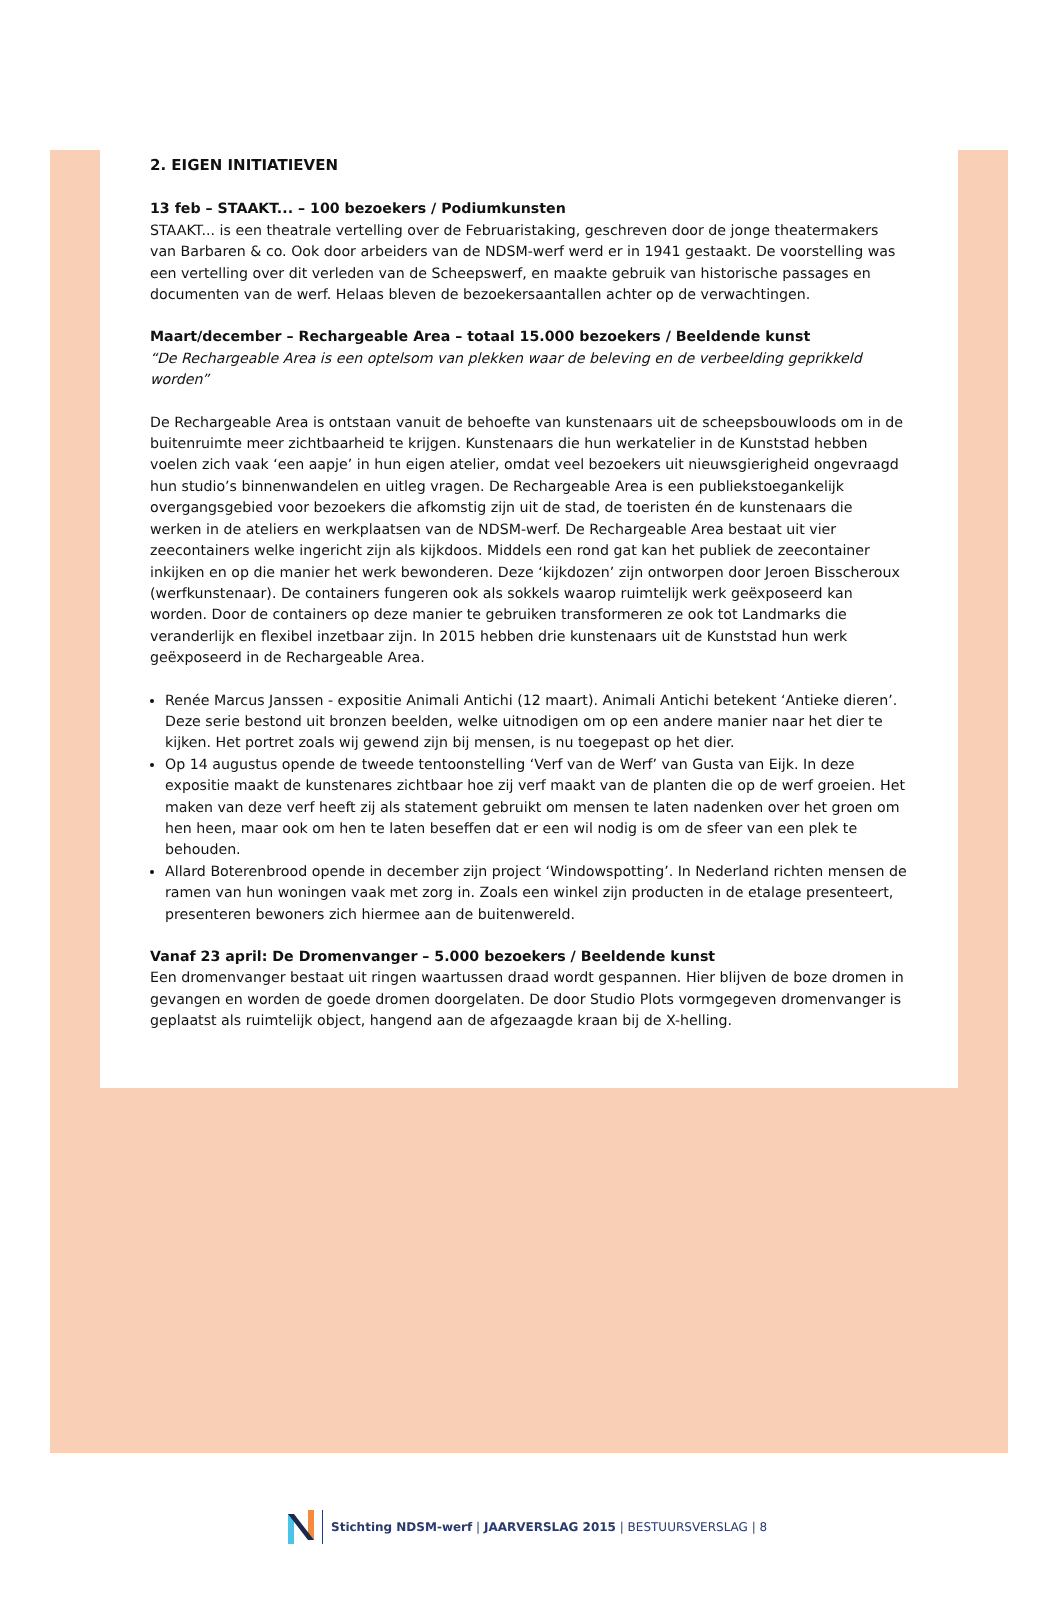2. EIGEN INITIATIEVEN
13 feb – STAAKT... – 100 bezoekers / Podiumkunsten
STAAKT... is een theatrale vertelling over de Februaristaking, geschreven door de jonge theatermakers van Barbaren & co. Ook door arbeiders van de NDSM-werf werd er in 1941 gestaakt. De voorstelling was een vertelling over dit verleden van de Scheepswerf, en maakte gebruik van historische passages en documenten van de werf. Helaas bleven de bezoekersaantallen achter op de verwachtingen.
Maart/december – Rechargeable Area – totaal 15.000 bezoekers / Beeldende kunst
“De Rechargeable Area is een optelsom van plekken waar de beleving en de verbeelding geprikkeld worden”
De Rechargeable Area is ontstaan vanuit de behoefte van kunstenaars uit de scheepsbouwloods om in de buitenruimte meer zichtbaarheid te krijgen. Kunstenaars die hun werkatelier in de Kunststad hebben voelen zich vaak ‘een aapje’ in hun eigen atelier, omdat veel bezoekers uit nieuwsgierigheid ongevraagd hun studio’s binnenwandelen en uitleg vragen. De Rechargeable Area is een publiekstoegankelijk overgangsgebied voor bezoekers die afkomstig zijn uit de stad, de toeristen én de kunstenaars die werken in de ateliers en werkplaatsen van de NDSM-werf. De Rechargeable Area bestaat uit vier zeecontainers welke ingericht zijn als kijkdoos. Middels een rond gat kan het publiek de zeecontainer inkijken en op die manier het werk bewonderen. Deze ‘kijkdozen’ zijn ontworpen door Jeroen Bisscheroux (werfkunstenaar). De containers fungeren ook als sokkels waarop ruimtelijk werk geëxposeerd kan worden. Door de containers op deze manier te gebruiken transformeren ze ook tot Landmarks die veranderlijk en flexibel inzetbaar zijn. In 2015 hebben drie kunstenaars uit de Kunststad hun werk geëxposeerd in de Rechargeable Area.
Renée Marcus Janssen - expositie Animali Antichi (12 maart). Animali Antichi betekent ‘Antieke dieren’. Deze serie bestond uit bronzen beelden, welke uitnodigen om op een andere manier naar het dier te kijken. Het portret zoals wij gewend zijn bij mensen, is nu toegepast op het dier.
Op 14 augustus opende de tweede tentoonstelling ‘Verf van de Werf’ van Gusta van Eijk. In deze expositie maakt de kunstenares zichtbaar hoe zij verf maakt van de planten die op de werf groeien. Het maken van deze verf heeft zij als statement gebruikt om mensen te laten nadenken over het groen om hen heen, maar ook om hen te laten beseffen dat er een wil nodig is om de sfeer van een plek te behouden.
Allard Boterenbrood opende in december zijn project ‘Windowspotting’. In Nederland richten mensen de ramen van hun woningen vaak met zorg in. Zoals een winkel zijn producten in de etalage presenteert, presenteren bewoners zich hiermee aan de buitenwereld.
Vanaf 23 april: De Dromenvanger – 5.000 bezoekers / Beeldende kunst
Een dromenvanger bestaat uit ringen waartussen draad wordt gespannen. Hier blijven de boze dromen in gevangen en worden de goede dromen doorgelaten. De door Studio Plots vormgegeven dromenvanger is geplaatst als ruimtelijk object, hangend aan de afgezaagde kraan bij de X-helling.
Stichting NDSM-werf | JAARVERSLAG 2015 | BESTUURSVERSLAG | 8